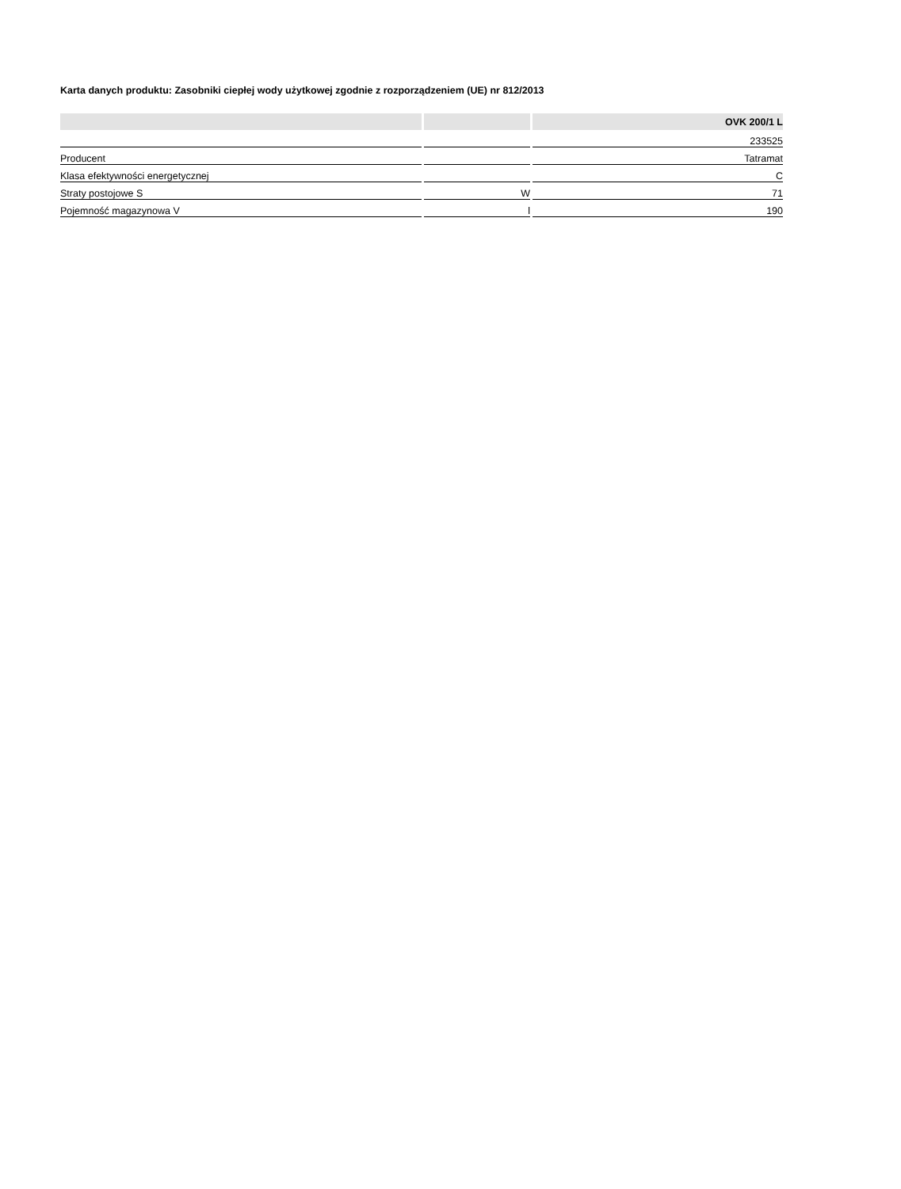Karta danych produktu: Zasobniki ciepłej wody użytkowej zgodnie z rozporządzeniem (UE) nr 812/2013
| | | OVK 200/1 L |
| --- | --- | --- |
| | | 233525 |
| Producent | | Tatramat |
| Klasa efektywności energetycznej | | C |
| Straty postojowe S | W | 71 |
| Pojemność magazynowa V | l | 190 |